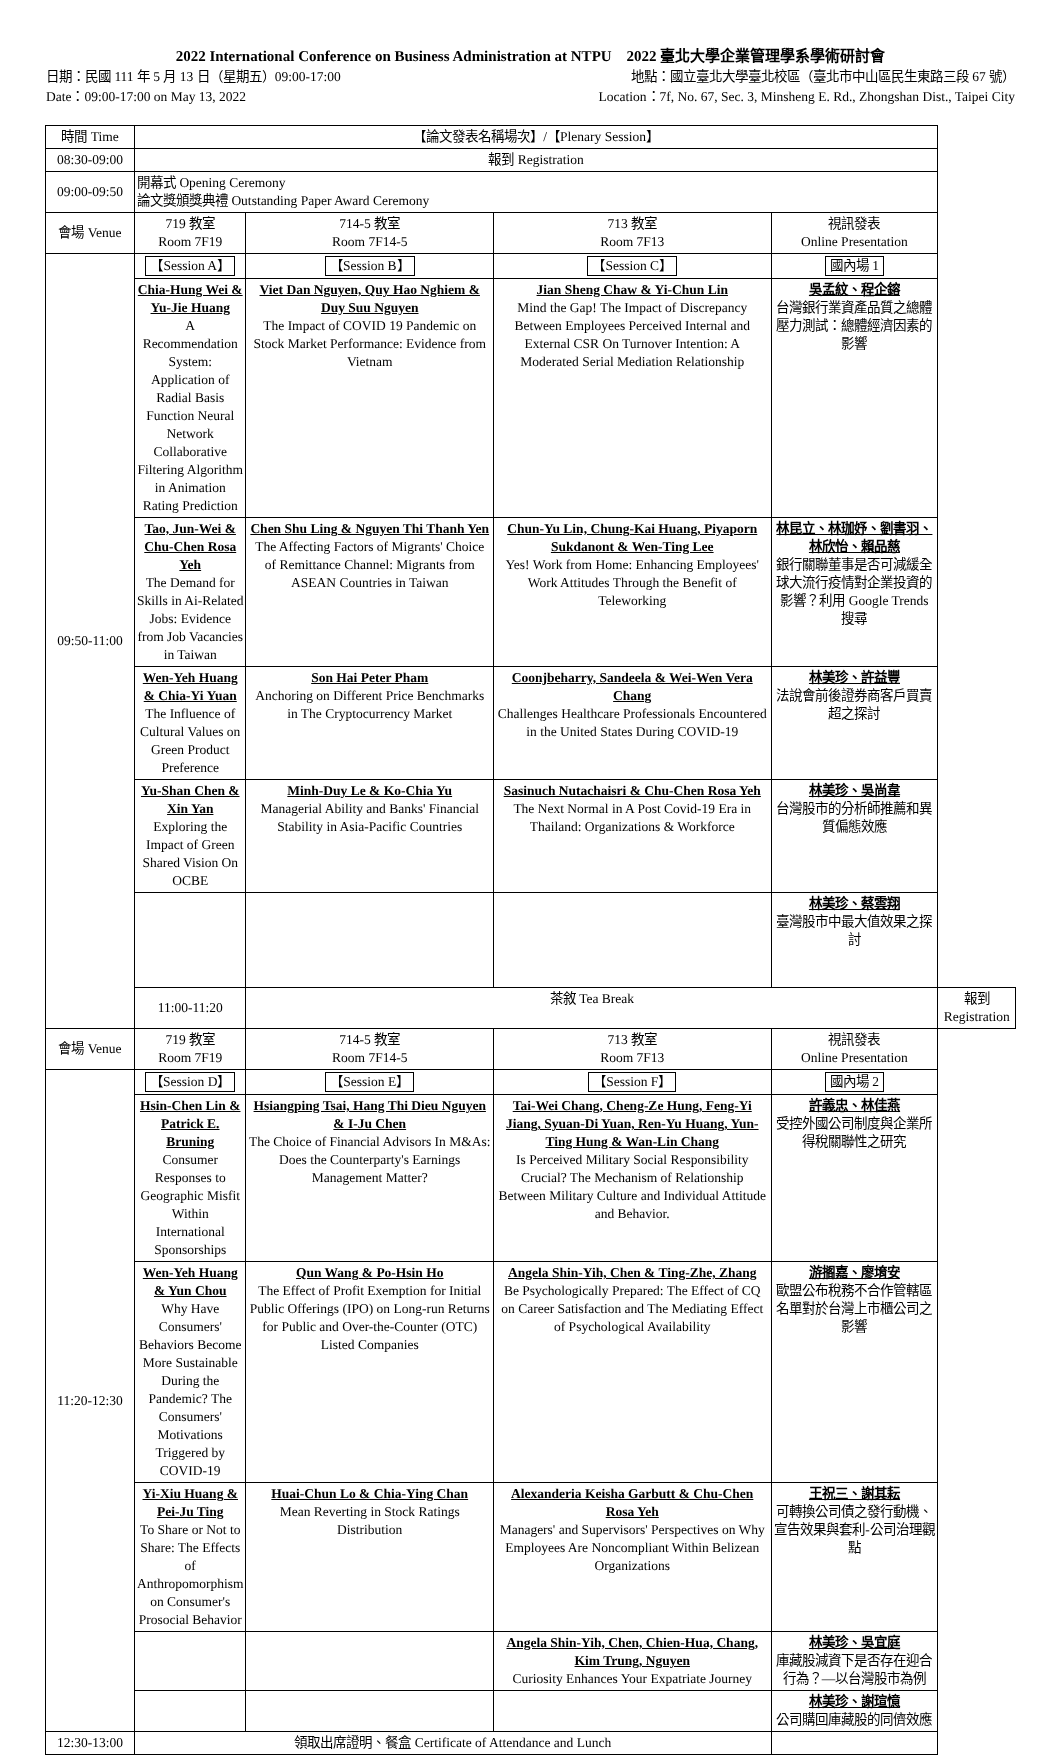2022 International Conference on Business Administration at NTPU 2022 臺北大學企業管理學系學術研討會
日期：民國 111 年 5 月 13 日（星期五）09:00-17:00 地點：國立臺北大學臺北校區（臺北市中山區民生東路三段 67 號）
Date：09:00-17:00 on May 13, 2022 Location：7f, No. 67, Sec. 3, Minsheng E. Rd., Zhongshan Dist., Taipei City
| 時間 Time | 【論文發表名稱場次】/【Plenary Session】 | | | | |
| 08:30-09:00 | 報到 Registration | | | | |
| 09:00-09:50 | 開幕式 Opening Ceremony 論文獎頒獎典禮 Outstanding Paper Award Ceremony | | | | |
| 會場 Venue | 719 教室 Room 7F19 | 714-5 教室 Room 7F14-5 | 713 教室 Room 7F13 | 視訊發表 Online Presentation | |
| 09:50-11:00 | 【Session A】 | 【Session B】 | 【Session C】 | 國內場 1 | |
| | Chia-Hung Wei & Yu-Jie Huang A Recommendation System: Application of Radial Basis Function Neural Network Collaborative Filtering Algorithm in Animation Rating Prediction | Viet Dan Nguyen, Quy Hao Nghiem & Duy Suu Nguyen The Impact of COVID 19 Pandemic on Stock Market Performance: Evidence from Vietnam | Jian Sheng Chaw & Yi-Chun Lin Mind the Gap! The Impact of Discrepancy Between Employees Perceived Internal and External CSR On Turnover Intention: A Moderated Serial Mediation Relationship | 吳孟紋、程企鎔 台灣銀行業資產品質之總體壓力測試：總體經濟因素的影響 | |
| | Tao, Jun-Wei & Chu-Chen Rosa Yeh The Demand for Skills in Ai-Related Jobs: Evidence from Job Vacancies in Taiwan | Chen Shu Ling & Nguyen Thi Thanh Yen The Affecting Factors of Migrants' Choice of Remittance Channel: Migrants from ASEAN Countries in Taiwan | Chun-Yu Lin, Chung-Kai Huang, Piyaporn Sukdanont & Wen-Ting Lee Yes! Work from Home: Enhancing Employees' Work Attitudes Through the Benefit of Teleworking | 林昆立、林珈妤、劉書羽、林欣怡、賴品慈 銀行關聯董事是否可減緩全球大流行疫情對企業投資的影響？利用 Google Trends 搜尋 | |
| | Wen-Yeh Huang & Chia-Yi Yuan The Influence of Cultural Values on Green Product Preference | Son Hai Peter Pham Anchoring on Different Price Benchmarks in The Cryptocurrency Market | Coonjbeharry, Sandeela & Wei-Wen Vera Chang Challenges Healthcare Professionals Encountered in the United States During COVID-19 | 林美珍、許益豐 法說會前後證券商客戶買賣超之探討 | |
| | Yu-Shan Chen & Xin Yan Exploring the Impact of Green Shared Vision On OCBE | Minh-Duy Le & Ko-Chia Yu Managerial Ability and Banks' Financial Stability in Asia-Pacific Countries | Sasinuch Nutachaisri & Chu-Chen Rosa Yeh The Next Normal in A Post Covid-19 Era in Thailand: Organizations & Workforce | 林美珍、吳尚韋 台灣股市的分析師推薦和異質偏態效應 | |
| | | | | 林美珍、蔡雲翔 臺灣股市中最大值效果之探討 | |
| | 11:00-11:20 | 茶敘 Tea Break | | | 報到 Registration |
| 會場 Venue | 719 教室 Room 7F19 | 714-5 教室 Room 7F14-5 | 713 教室 Room 7F13 | 視訊發表 Online Presentation | |
| 11:20-12:30 | 【Session D】 | 【Session E】 | 【Session F】 | 國內場 2 | |
| | Hsin-Chen Lin & Patrick E. Bruning Consumer Responses to Geographic Misfit Within International Sponsorships | Hsiangping Tsai, Hang Thi Dieu Nguyen & I-Ju Chen The Choice of Financial Advisors In M&As: Does the Counterparty's Earnings Management Matter? | Tai-Wei Chang, Cheng-Ze Hung, Feng-Yi Jiang, Syuan-Di Yuan, Ren-Yu Huang, Yun-Ting Hung & Wan-Lin Chang Is Perceived Military Social Responsibility Crucial? The Mechanism of Relationship Between Military Culture and Individual Attitude and Behavior. | 許義忠、林佳燕 受控外國公司制度與企業所得稅關聯性之研究 | |
| | Wen-Yeh Huang & Yun Chou Why Have Consumers' Behaviors Become More Sustainable During the Pandemic? The Consumers' Motivations Triggered by COVID-19 | Qun Wang & Po-Hsin Ho The Effect of Profit Exemption for Initial Public Offerings (IPO) on Long-run Returns for Public and Over-the-Counter (OTC) Listed Companies | Angela Shin-Yih, Chen & Ting-Zhe, Zhang Be Psychologically Prepared: The Effect of CQ on Career Satisfaction and The Mediating Effect of Psychological Availability | 游搁嘉、廖堉安 歐盟公布稅務不合作管轄區名單對於台灣上市櫃公司之影響 | |
| | Yi-Xiu Huang & Pei-Ju Ting To Share or Not to Share: The Effects of Anthropomorphism on Consumer's Prosocial Behavior | Huai-Chun Lo & Chia-Ying Chan Mean Reverting in Stock Ratings Distribution | Alexanderia Keisha Garbutt & Chu-Chen Rosa Yeh Managers' and Supervisors' Perspectives on Why Employees Are Noncompliant Within Belizean Organizations | 王祝三、謝其耘 可轉換公司債之發行動機、宣告效果與套利-公司治理觀點 | |
| | | | Angela Shin-Yih, Chen, Chien-Hua, Chang, Kim Trung, Nguyen Curiosity Enhances Your Expatriate Journey | 林美珍、吳宜庭 庫藏股減資下是否存在迎合行為？—以台灣股市為例 | |
| | | | | 林美珍、謝瑄憶 公司購回庫藏股的同儕效應 | |
| 12:30-13:00 | 領取出席證明、餐盒 Certificate of Attendance and Lunch | | | | |